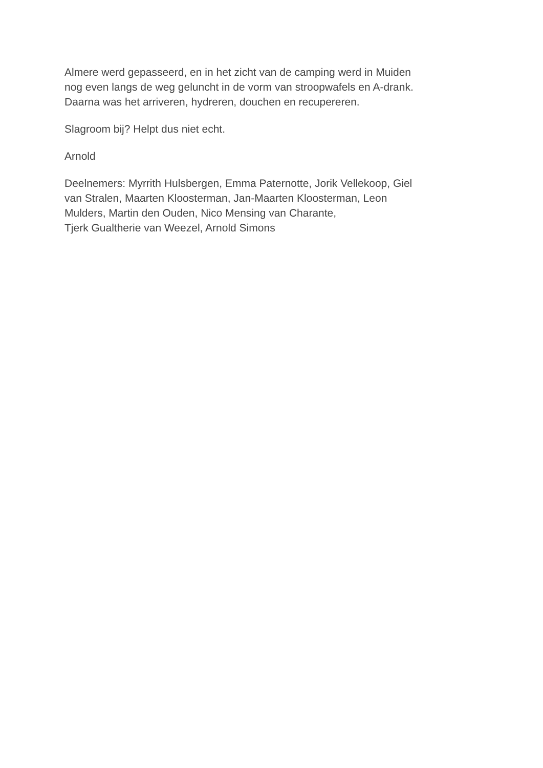Almere werd gepasseerd, en in het zicht van de camping werd in Muiden
nog even langs de weg geluncht in de vorm van stroopwafels en A-drank.
Daarna was het arriveren, hydreren, douchen en recupereren.
Slagroom bij? Helpt dus niet echt.
Arnold
Deelnemers: Myrrith Hulsbergen, Emma Paternotte, Jorik Vellekoop, Giel
van Stralen, Maarten Kloosterman, Jan-Maarten Kloosterman, Leon
Mulders, Martin den Ouden, Nico Mensing van Charante,
Tjerk Gualtherie van Weezel, Arnold Simons